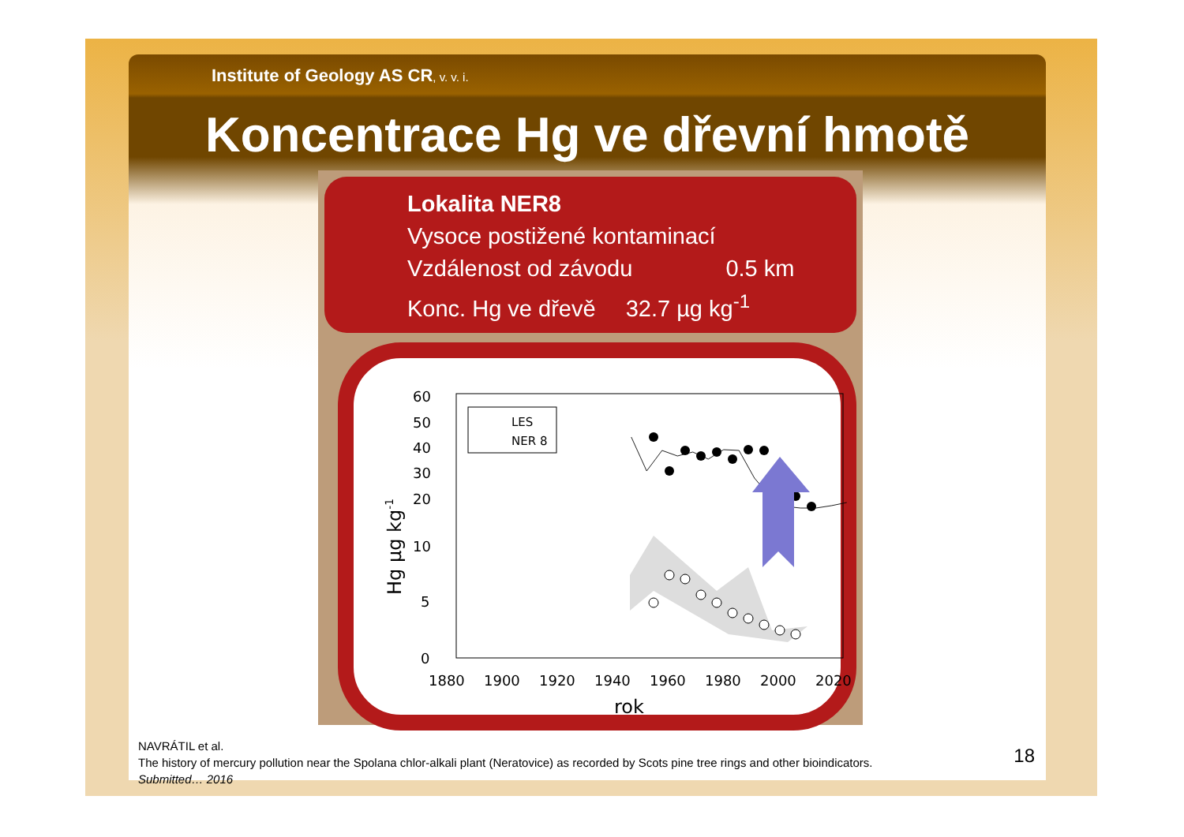Institute of Geology AS CR, v. v. i.
Koncentrace Hg ve dřevní hmotě
Lokalita NER8
Vysoce postižené kontaminací
Vzdálenost od závodu 0.5 km
Konc. Hg ve dřevě 32.7 µg kg<sup>-1</sup>
60
50
40
30
20
10
5
0
1880
1900
1920
1940
1960
1980
2000
2020
rok
Hg µg kg-1
LES
NER 8
NAVRÁTIL et al.
The history of mercury pollution near the Spolana chlor-alkali plant (Neratovice) as recorded by Scots pine tree rings and other bioindicators.
Submitted… 2016
18